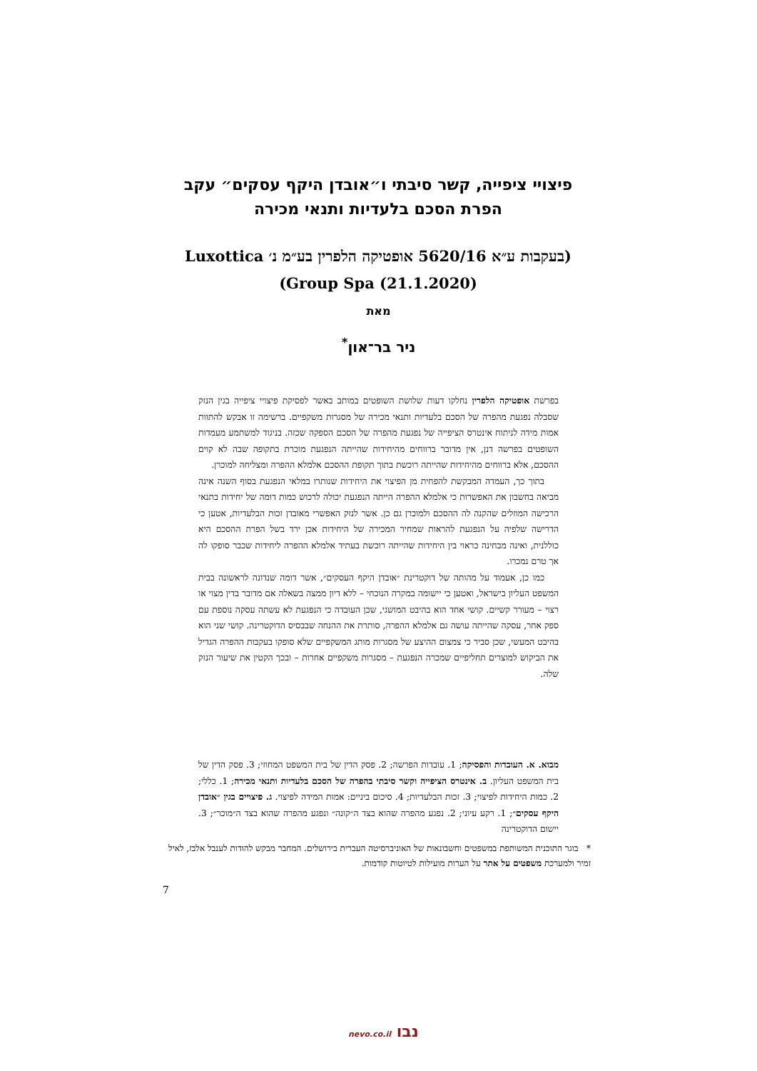פיצויי ציפייה, קשר סיבתי ו״אובדן היקף עסקים״ עקב הפרת הסכם בלעדיות ותנאי מכירה
(בעקבות ע״א 5620/16 אופטיקה הלפרין בע״מ נ׳ Luxottica Group Spa (21.1.2020))
מאת
ניר בר־און<sup>*</sup>
בפרשת אופטיקה הלפרין נחלקו דעות שלושת השופטים במותב באשר לפסיקת פיצויי ציפייה בגין הנזק שסבלה נפגעת מהפרה של הסכם בלעדיות ותנאי מכירה של מסגרות משקפיים. ברשימה זו אבקש להתוות אמות מידה לניתוח אינטרס הציפייה של נפגעת מהפרה של הסכם הספקה שכזה. בניגוד למשתמע מעמדות השופטים בפרשה דנן, אין מדובר ברווחים מהיחידות שהייתה הנפגעת מוכרת בתקופה שבה לא קוים ההסכם, אלא ברווחים מהיחידות שהייתה רוכשת בתוך תקופת ההסכם אלמלא ההפרה ומצליחה למוכרן.
בתוך כך, העמדה המבקשת להפחית מן הפיצוי את היחידות שנותרו במלאי הנפגעת בסוף השנה אינה מביאה בחשבון את האפשרות כי אלמלא ההפרה הייתה הנפגעת יכולה לרכוש כמות דומה של יחידות בתנאי הרכישה המוזלים שהקנה לה ההסכם ולמוכרן גם כן. אשר לנזק האפשרי מאובדן זכות הבלעדיות, אטען כי הדרישה שלפיה על הנפגעת להראות שמחיר המכירה של היחידות אכן ירד בשל הפרת ההסכם היא כוללנית, ואינה מבחינה כראוי בין היחידות שהייתה רוכשת בעתיד אלמלא ההפרה ליחידות שכבר סופקו לה אך טרם נמכרו.
כמו כן, אעמוד על מהותה של דוקטרינת ״אובדן היקף העסקים״, אשר דומה שנדונה לראשונה בבית המשפט העליון בישראל, ואטען כי יישומה במקרה הנוכחי – ללא דיון ממצה בשאלה אם מדובר בדין מצוי או רצוי – מעורר קשיים. קושי אחד הוא בהיבט המושגי, שכן העובדה כי הנפגעת לא עשתה עסקה נוספת עם ספק אחר, עסקה שהייתה עושה גם אלמלא ההפרה, סותרת את ההנחה שבבסיס הדוקטרינה. קושי שני הוא בהיבט המעשי, שכן סביר כי צמצום ההיצע של מסגרות מותג המשקפיים שלא סופקו בעקבות ההפרה הגדיל את הביקוש למוצרים תחליפיים שמכרה הנפגעת – מסגרות משקפיים אחרות – ובכך הקטין את שיעור הנזק שלה.
מבוא. א. העובדות והפסיקה; 1. עובדות הפרשה; 2. פסק הדין של בית המשפט המחוזי; 3. פסק הדין של בית המשפט העליון. ב. אינטרס הציפייה וקשר סיבתי בהפרה של הסכם בלעדיות ותנאי מכירה; 1. כללי; 2. כמות היחידות לפיצוי; 3. זכות הבלעדיות; 4. סיכום ביניים: אמות המידה לפיצוי. ג. פיצויים בגין ״אובדן היקף עסקים״; 1. רקע עיוני; 2. נפגע מהפרה שהוא בצד ה״קונה״ ונפגע מהפרה שהוא בצד ה״מוכר״; 3. יישום הדוקטרינה
* בוגר התוכנית המשותפת במשפטים וחשבונאות של האוניברסיטה העברית בירושלים. המחבר מבקש להודות לענבל אלבז, לאיל זמיר ולמערכת משפטים על אתר על הערות מועילות לטיוטות קודמות.
7
נבו nevo.co.il